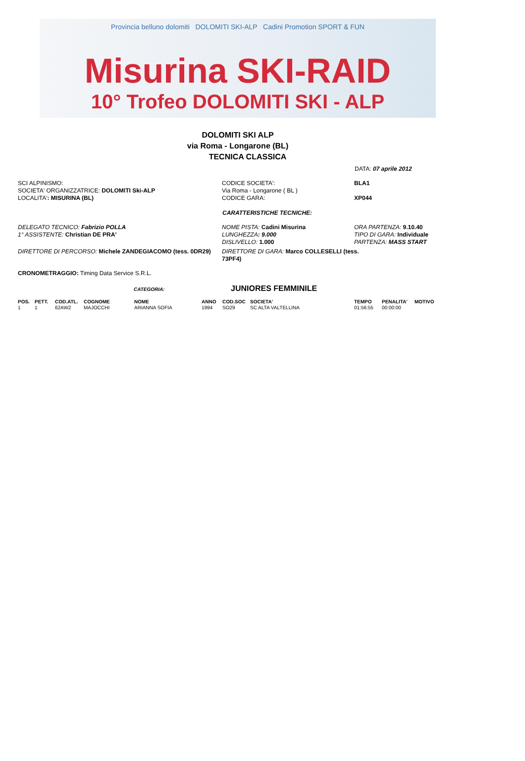Provincia belluno dolomiti DOLOMITI SKI-ALP Cadini Promotion SPORT & FUN
Misurina SKI-RAID
10° Trofeo DOLOMITI SKI - ALP
DOLOMITI SKI ALP
via Roma - Longarone (BL)
TECNICA CLASSICA
DATA: 07 aprile 2012
SCI ALPINISMO:
SOCIETA' ORGANIZZATRICE: DOLOMITI Ski-ALP
LOCALITA': MISURINA (BL)
CODICE SOCIETA':
Via Roma - Longarone ( BL )
CODICE GARA:
BLA1
XP044
CARATTERISTICHE TECNICHE:
DELEGATO TECNICO: Fabrizio POLLA
1° ASSISTENTE: Christian DE PRA'
NOME PISTA: Cadini Misurina
LUNGHEZZA: 9.000
DISLIVELLO: 1.000
ORA PARTENZA: 9.10.40
TIPO DI GARA: Individuale
PARTENZA: MASS START
DIRETTORE DI PERCORSO: Michele ZANDEGIACOMO (tess. 0DR29) DIRETTORE DI GARA: Marco COLLESELLI (tess. 73PF4)
CRONOMETRAGGIO: Timing Data Service S.R.L.
CATEGORIA: JUNIORES FEMMINILE
| POS. | PETT. | COD.ATL. | COGNOME | NOME | ANNO | COD.SOC | SOCIETA' | TEMPO | PENALITA' | MOTIVO |
| --- | --- | --- | --- | --- | --- | --- | --- | --- | --- | --- |
| 1 | 1 | 62AW2 | MAJOCCHI | ARIANNA SOFIA | 1994 | SO29 | SC ALTA VALTELLINA | 01:56:55 | 00:00:00 | |